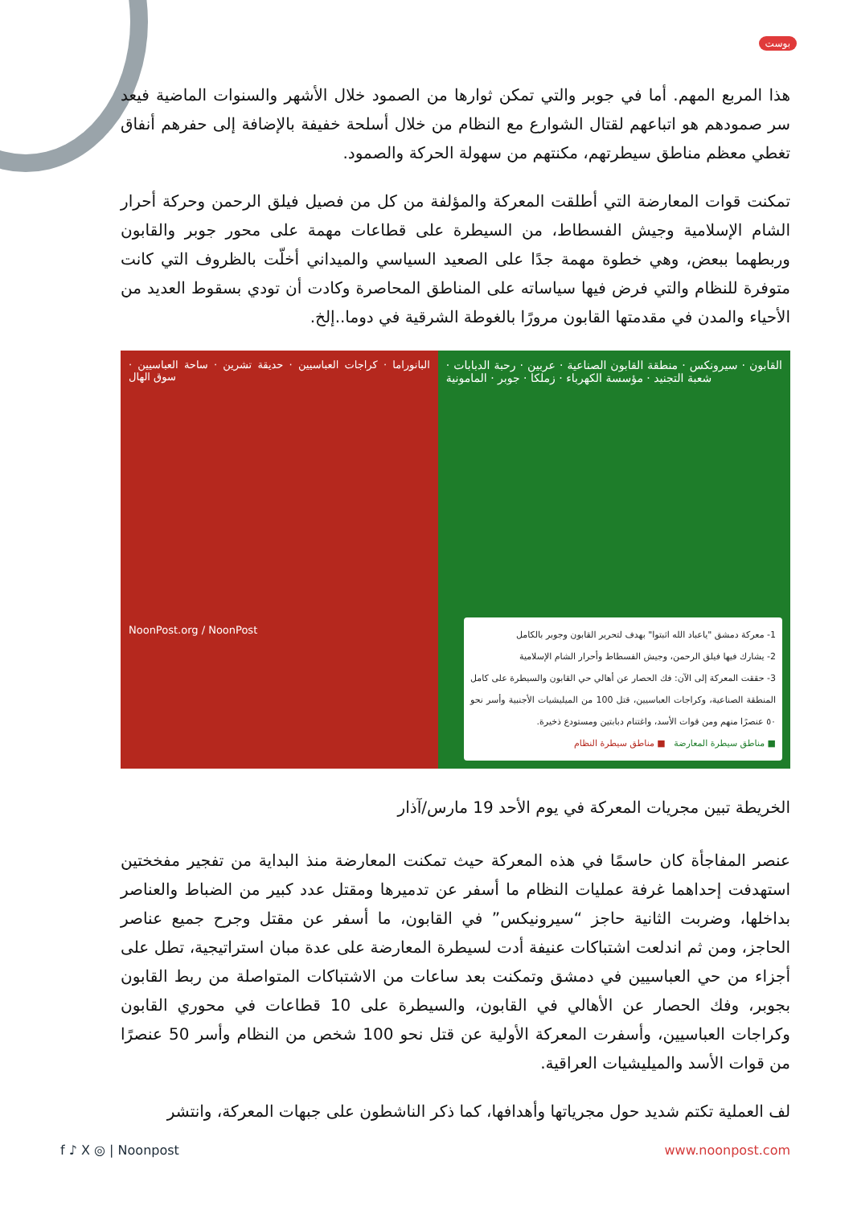بوست
هذا المربع المهم. أما في جوبر والتي تمكن ثوارها من الصمود خلال الأشهر والسنوات الماضية فيعد سر صمودهم هو اتباعهم لقتال الشوارع مع النظام من خلال أسلحة خفيفة بالإضافة إلى حفرهم أنفاق تغطي معظم مناطق سيطرتهم، مكنتهم من سهولة الحركة والصمود.
تمكنت قوات المعارضة التي أطلقت المعركة والمؤلفة من كل من فصيل فيلق الرحمن وحركة أحرار الشام الإسلامية وجيش الفسطاط، من السيطرة على قطاعات مهمة على محور جوبر والقابون وربطهما ببعض، وهي خطوة مهمة جدًا على الصعيد السياسي والميداني أخلّت بالظروف التي كانت متوفرة للنظام والتي فرض فيها سياساته على المناطق المحاصرة وكادت أن تودي بسقوط العديد من الأحياء والمدن في مقدمتها القابون مرورًا بالغوطة الشرقية في دوما..إلخ.
البانوراما · كراجات العباسيين · حديقة تشرين · ساحة العباسيين · سوق الهال
NoonPost.org / NoonPost
القابون · سيرونكس · منطقة القابون الصناعية · عربين · رحبة الدبابات · شعبة التجنيد · مؤسسة الكهرباء · زملكا · جوبر · المامونية
1- معركة دمشق "ياعباد الله اثبتوا" بهدف لتحرير القابون وجوبر بالكامل
2- يشارك فيها فيلق الرحمن، وجيش الفسطاط وأحرار الشام الإسلامية
3- حققت المعركة إلى الآن: فك الحصار عن أهالي حي القابون والسيطرة على كامل المنطقة الصناعية، وكراجات العباسيين، قتل 100 من الميليشيات الأجنبية وأسر نحو ٥٠ عنصرًا منهم ومن قوات الأسد، واغتنام دبابتين ومستودع ذخيرة.
■ مناطق سيطرة المعارضة ■ مناطق سيطرة النظام
الخريطة تبين مجريات المعركة في يوم الأحد 19 مارس/آذار
عنصر المفاجأة كان حاسمًا في هذه المعركة حيث تمكنت المعارضة منذ البداية من تفجير مفخختين استهدفت إحداهما غرفة عمليات النظام ما أسفر عن تدميرها ومقتل عدد كبير من الضباط والعناصر بداخلها، وضربت الثانية حاجز “سيرونيكس” في القابون، ما أسفر عن مقتل وجرح جميع عناصر الحاجز، ومن ثم اندلعت اشتباكات عنيفة أدت لسيطرة المعارضة على عدة مبان استراتيجية، تطل على أجزاء من حي العباسيين في دمشق وتمكنت بعد ساعات من الاشتباكات المتواصلة من ربط القابون بجوبر، وفك الحصار عن الأهالي في القابون، والسيطرة على 10 قطاعات في محوري القابون وكراجات العباسيين، وأسفرت المعركة الأولية عن قتل نحو 100 شخص من النظام وأسر 50 عنصرًا من قوات الأسد والميليشيات العراقية.
لف العملية تكتم شديد حول مجرياتها وأهدافها، كما ذكر الناشطون على جبهات المعركة، وانتشر
f ♪ X ◎ | Noonpost www.noonpost.com